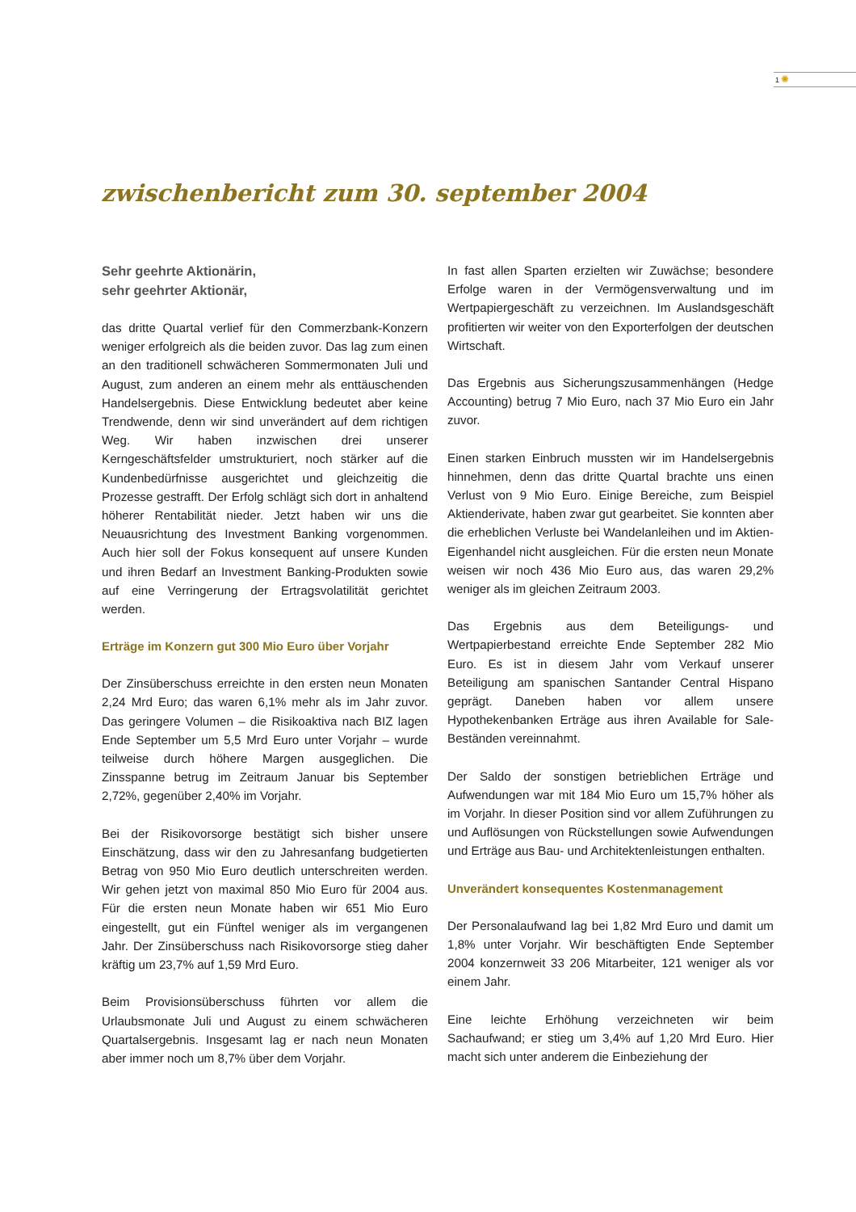1✺
zwischenbericht zum 30. september 2004
Sehr geehrte Aktionärin,
sehr geehrter Aktionär,
das dritte Quartal verlief für den Commerzbank-Konzern weniger erfolgreich als die beiden zuvor. Das lag zum einen an den traditionell schwächeren Sommermonaten Juli und August, zum anderen an einem mehr als enttäuschenden Handelsergebnis. Diese Entwicklung bedeutet aber keine Trendwende, denn wir sind unverändert auf dem richtigen Weg. Wir haben inzwischen drei unserer Kerngeschäftsfelder umstrukturiert, noch stärker auf die Kundenbedürfnisse ausgerichtet und gleichzeitig die Prozesse gestrafft. Der Erfolg schlägt sich dort in anhaltend höherer Rentabilität nieder. Jetzt haben wir uns die Neuausrichtung des Investment Banking vorgenommen. Auch hier soll der Fokus konsequent auf unsere Kunden und ihren Bedarf an Investment Banking-Produkten sowie auf eine Verringerung der Ertragsvolatilität gerichtet werden.
Erträge im Konzern gut 300 Mio Euro über Vorjahr
Der Zinsüberschuss erreichte in den ersten neun Monaten 2,24 Mrd Euro; das waren 6,1% mehr als im Jahr zuvor. Das geringere Volumen – die Risikoaktiva nach BIZ lagen Ende September um 5,5 Mrd Euro unter Vorjahr – wurde teilweise durch höhere Margen ausgeglichen. Die Zinsspanne betrug im Zeitraum Januar bis September 2,72%, gegenüber 2,40% im Vorjahr.
Bei der Risikovorsorge bestätigt sich bisher unsere Einschätzung, dass wir den zu Jahresanfang budgetierten Betrag von 950 Mio Euro deutlich unterschreiten werden. Wir gehen jetzt von maximal 850 Mio Euro für 2004 aus. Für die ersten neun Monate haben wir 651 Mio Euro eingestellt, gut ein Fünftel weniger als im vergangenen Jahr. Der Zinsüberschuss nach Risikovorsorge stieg daher kräftig um 23,7% auf 1,59 Mrd Euro.
Beim Provisionsüberschuss führten vor allem die Urlaubsmonate Juli und August zu einem schwächeren Quartalsergebnis. Insgesamt lag er nach neun Monaten aber immer noch um 8,7% über dem Vorjahr.
In fast allen Sparten erzielten wir Zuwächse; besondere Erfolge waren in der Vermögensverwaltung und im Wertpapiergeschäft zu verzeichnen. Im Auslandsgeschäft profitierten wir weiter von den Exporterfolgen der deutschen Wirtschaft.
Das Ergebnis aus Sicherungszusammenhängen (Hedge Accounting) betrug 7 Mio Euro, nach 37 Mio Euro ein Jahr zuvor.
Einen starken Einbruch mussten wir im Handelsergebnis hinnehmen, denn das dritte Quartal brachte uns einen Verlust von 9 Mio Euro. Einige Bereiche, zum Beispiel Aktienderivate, haben zwar gut gearbeitet. Sie konnten aber die erheblichen Verluste bei Wandelanleihen und im Aktien-Eigenhandel nicht ausgleichen. Für die ersten neun Monate weisen wir noch 436 Mio Euro aus, das waren 29,2% weniger als im gleichen Zeitraum 2003.
Das Ergebnis aus dem Beteiligungs- und Wertpapierbestand erreichte Ende September 282 Mio Euro. Es ist in diesem Jahr vom Verkauf unserer Beteiligung am spanischen Santander Central Hispano geprägt. Daneben haben vor allem unsere Hypothekenbanken Erträge aus ihren Available for Sale-Beständen vereinnahmt.
Der Saldo der sonstigen betrieblichen Erträge und Aufwendungen war mit 184 Mio Euro um 15,7% höher als im Vorjahr. In dieser Position sind vor allem Zuführungen zu und Auflösungen von Rückstellungen sowie Aufwendungen und Erträge aus Bau- und Architektenleistungen enthalten.
Unverändert konsequentes Kostenmanagement
Der Personalaufwand lag bei 1,82 Mrd Euro und damit um 1,8% unter Vorjahr. Wir beschäftigten Ende September 2004 konzernweit 33 206 Mitarbeiter, 121 weniger als vor einem Jahr.
Eine leichte Erhöhung verzeichneten wir beim Sachaufwand; er stieg um 3,4% auf 1,20 Mrd Euro. Hier macht sich unter anderem die Einbeziehung der